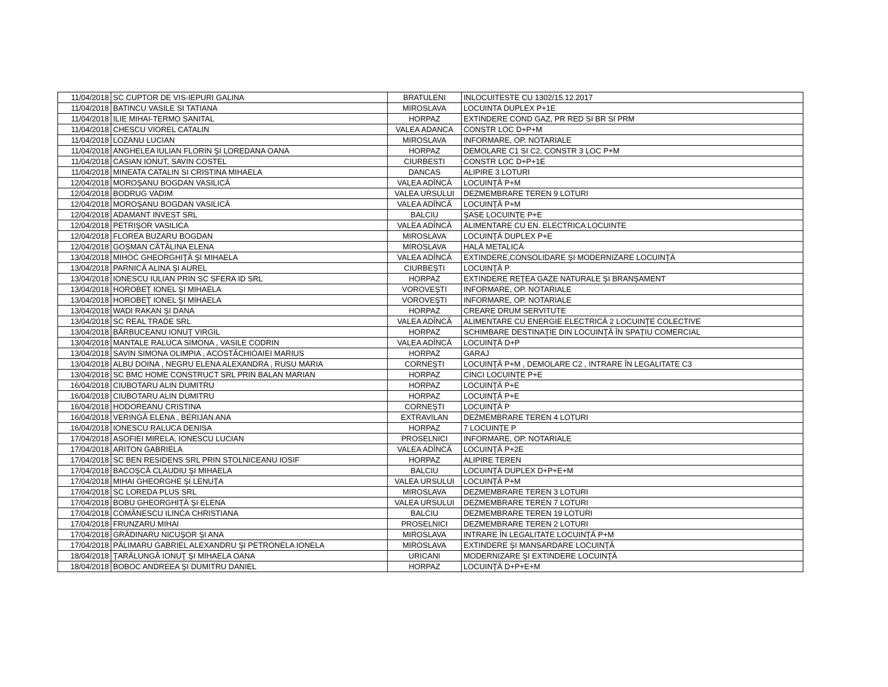| 11/04/2018 | SC CUPTOR DE VIS-IEPURI GALINA | BRATULENI | INLOCUITESTE CU 1302/15.12.2017 |
| 11/04/2018 | BATINCU VASILE SI TATIANA | MIROSLAVA | LOCUINTA DUPLEX P+1E |
| 11/04/2018 | ILIE MIHAI-TERMO SANITAL | HORPAZ | EXTINDERE COND GAZ, PR RED SI BR SI PRM |
| 11/04/2018 | CHESCU VIOREL CATALIN | VALEA ADANCA | CONSTR LOC D+P+M |
| 11/04/2018 | LOZANU LUCIAN | MIROSLAVA | INFORMARE, OP. NOTARIALE |
| 11/04/2018 | ANGHELEA IULIAN FLORIN ŞI LOREDANA OANA | HORPAZ | DEMOLARE C1 SI C2, CONSTR 3 LOC P+M |
| 11/04/2018 | CASIAN IONUT, SAVIN COSTEL | CIURBESTI | CONSTR LOC D+P+1E |
| 11/04/2018 | MINEATA CATALIN SI CRISTINA MIHAELA | DANCAS | ALIPIRE 3 LOTURI |
| 12/04/2018 | MOROŞANU BOGDAN VASILICĂ | VALEA ADÎNCĂ | LOCUINŢĂ P+M |
| 12/04/2018 | BODRUG VADIM | VALEA URSULUI | DEZMEMBRARE TEREN 9 LOTURI |
| 12/04/2018 | MOROŞANU BOGDAN VASILICĂ | VALEA ADÎNCĂ | LOCUINŢĂ P+M |
| 12/04/2018 | ADAMANT INVEST SRL | BALCIU | ŞASE LOCUINŢE P+E |
| 12/04/2018 | PETRIŞOR VASILICA | VALEA ADÎNCĂ | ALIMENTARE CU EN. ELECTRICA LOCUINTE |
| 12/04/2018 | FLOREA BUZARU BOGDAN | MIROSLAVA | LOCUINŢĂ DUPLEX P+E |
| 12/04/2018 | GOŞMAN CĂTĂLINA ELENA | MIROSLAVA | HALĂ METALICĂ |
| 13/04/2018 | MIHOC GHEORGHIŢĂ ŞI MIHAELA | VALEA ADÎNCĂ | EXTINDERE,CONSOLIDARE ŞI MODERNIZARE LOCUINŢĂ |
| 13/04/2018 | PARNICĂ ALINA ŞI AUREL | CIURBEŞTI | LOCUINŢĂ P |
| 13/04/2018 | IONESCU IULIAN PRIN SC SFERA ID SRL | HORPAZ | EXTINDERE REŢEA GAZE NATURALE ŞI BRANŞAMENT |
| 13/04/2018 | HOROBEŢ IONEL ŞI MIHAELA | VOROVEŞTI | INFORMARE, OP. NOTARIALE |
| 13/04/2018 | HOROBEŢ IONEL ŞI MIHAELA | VOROVEŞTI | INFORMARE, OP. NOTARIALE |
| 13/04/2018 | WADI RAKAN ŞI DANA | HORPAZ | CREARE DRUM SERVITUTE |
| 13/04/2018 | SC REAL TRADE SRL | VALEA ADÎNCĂ | ALIMENTARE CU ENERGIE ELECTRICĂ 2 LOCUINŢE COLECTIVE |
| 13/04/2018 | BĂRBUCEANU IONUŢ VIRGIL | HORPAZ | SCHIMBARE DESTINAŢIE DIN LOCUINŢĂ ÎN SPAŢIU COMERCIAL |
| 13/04/2018 | MANTALE RALUCA SIMONA , VASILE CODRIN | VALEA ADÎNCĂ | LOCUINŢĂ D+P |
| 13/04/2018 | SAVIN SIMONA OLIMPIA , ACOSTĂCHIOAIEI MARIUS | HORPAZ | GARAJ |
| 13/04/2018 | ALBU DOINA , NEGRU ELENA ALEXANDRA , RUSU MARIA | CORNEŞTI | LOCUINŢĂ P+M , DEMOLARE C2 , INTRARE ÎN LEGALITATE C3 |
| 13/04/2018 | SC BMC HOME CONSTRUCT SRL PRIN BALAN MARIAN | HORPAZ | CINCI LOCUINŢE P+E |
| 16/04/2018 | CIUBOTARU ALIN DUMITRU | HORPAZ | LOCUINŢĂ P+E |
| 16/04/2018 | CIUBOTARU ALIN DUMITRU | HORPAZ | LOCUINŢĂ P+E |
| 16/04/2018 | HODOREANU CRISTINA | CORNEŞTI | LOCUINŢĂ P |
| 16/04/2018 | VERINGĂ ELENA , BERIJAN ANA | EXTRAVILAN | DEZMEMBRARE TEREN 4 LOTURI |
| 16/04/2018 | IONESCU RALUCA DENISA | HORPAZ | 7 LOCUINŢE P |
| 17/04/2018 | ASOFIEI MIRELA, IONESCU LUCIAN | PROSELNICI | INFORMARE, OP. NOTARIALE |
| 17/04/2018 | ARITON GABRIELA | VALEA ADÎNCĂ | LOCUINŢĂ P+2E |
| 17/04/2018 | SC BEN RESIDENS SRL PRIN STOLNICEANU IOSIF | HORPAZ | ALIPIRE TEREN |
| 17/04/2018 | BACOŞCĂ CLAUDIU ŞI MIHAELA | BALCIU | LOCUINŢĂ DUPLEX D+P+E+M |
| 17/04/2018 | MIHAI GHEORGHE ŞI LENUŢA | VALEA URSULUI | LOCUINŢĂ P+M |
| 17/04/2018 | SC LOREDA PLUS SRL | MIROSLAVA | DEZMEMBRARE TEREN 3 LOTURI |
| 17/04/2018 | BOBU GHEORGHIŢĂ ŞI ELENA | VALEA URSULUI | DEZMEMBRARE TEREN 7 LOTURI |
| 17/04/2018 | COMĂNESCU ILINCA CHRISTIANA | BALCIU | DEZMEMBRARE TEREN 19 LOTURI |
| 17/04/2018 | FRUNZARU MIHAI | PROSELNICI | DEZMEMBRARE TEREN 2 LOTURI |
| 17/04/2018 | GRĂDINARU NICUŞOR ŞI ANA | MIROSLAVA | INTRARE ÎN LEGALITATE LOCUINŢĂ P+M |
| 17/04/2018 | PĂLIMARU GABRIEL ALEXANDRU ŞI PETRONELA IONELA | MIROSLAVA | EXTINDERE ŞI MANSARDARE LOCUINŢĂ |
| 18/04/2018 | ŢARĂLUNGĂ IONUŢ ŞI MIHAELA OANA | URICANI | MODERNIZARE ŞI EXTINDERE LOCUINŢĂ |
| 18/04/2018 | BOBOC ANDREEA ŞI DUMITRU DANIEL | HORPAZ | LOCUINŢĂ D+P+E+M |